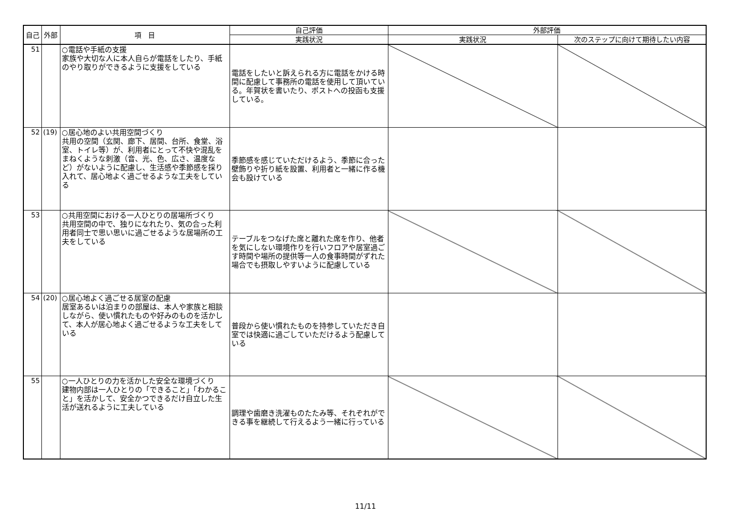| 自己 | 外部 | 項 目 | 自己評価 | 外部評価 | |
| --- | --- | --- | --- | --- | --- |
| | | | 実践状況 | 実践状況 | 次のステップに向けて期待したい内容 |
| 51 | | ○電話や手紙の支援 家族や大切な人に本人自らが電話をしたり、手紙のやり取りができるように支援をしている | 電話をしたいと訴えられる方に電話をかける時間に配慮して事務所の電話を使用して頂いている。年賀状を書いたり、ポストへの投函も支援している。 | | |
| 52 | (19) | ○居心地のよい共用空間づくり 共用の空間（玄関、廊下、居間、台所、食堂、浴室、トイレ等）が、利用者にとって不快や混乱をまねくような刺激（音、光、色、広さ、温度など）がないように配慮し、生活感や季節感を採り入れて、居心地よく過ごせるような工夫をしている | 季節感を感じていただけるよう、季節に合った壁飾りや折り紙を設置、利用者と一緒に作る機会も設けている | | |
| 53 | | ○共用空間における一人ひとりの居場所づくり 共用空間の中で、独りになれたり、気の合った利用者同士で思い思いに過ごせるような居場所の工夫をしている | テーブルをつなげた席と離れた席を作り、他者を気にしない環境作りを行いフロアや居室過ごす時間や場所の提供等一人の食事時間がずれた場合でも摂取しやすいように配慮している | | |
| 54 | (20) | ○居心地よく過ごせる居室の配慮 居室あるいは泊まりの部屋は、本人や家族と相談しながら、使い慣れたものや好みのものを活かして、本人が居心地よく過ごせるような工夫をしている | 普段から使い慣れたものを持参していただき自室では快適に過ごしていただけるよう配慮している | | |
| 55 | | ○一人ひとりの力を活かした安全な環境づくり 建物内部は一人ひとりの「できること」「わかること」を活かして、安全かつできるだけ自立した生活が送れるように工夫している | 調理や歯磨き洗濯ものたたみ等、それぞれができる事を継続して行えるよう一緒に行っている | | |
11/11